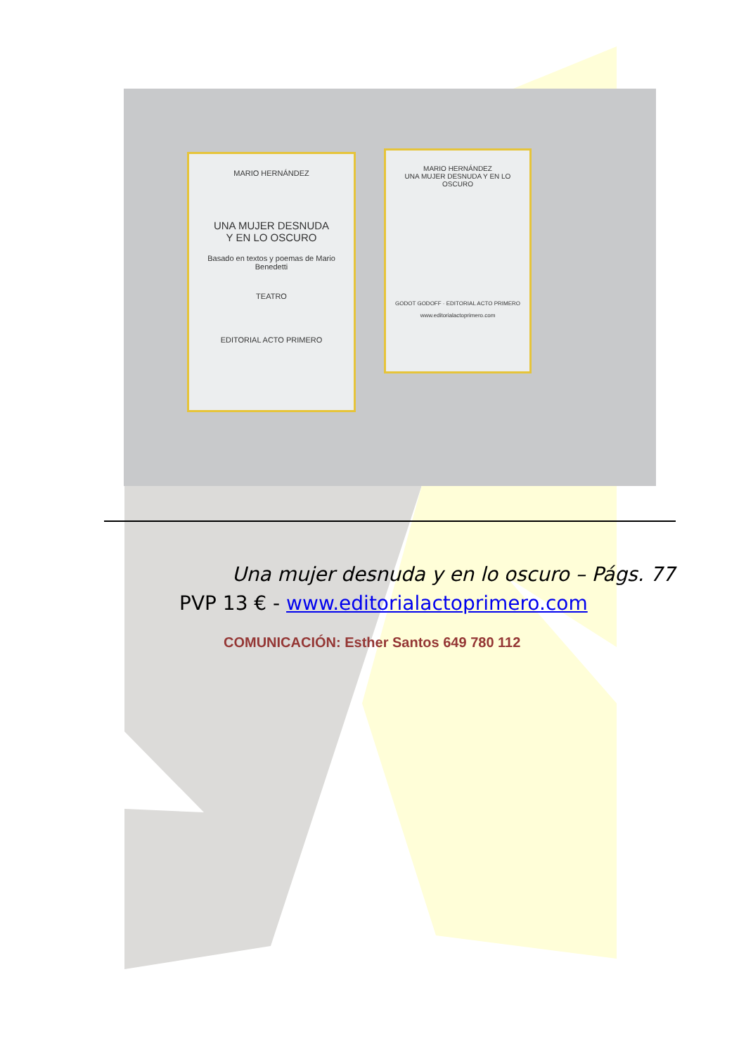MARIO HERNÁNDEZ
UNA MUJER DESNUDA
Y EN LO OSCURO
Basado en textos y poemas de Mario Benedetti
TEATRO
EDITORIAL ACTO PRIMERO
MARIO HERNÁNDEZ
UNA MUJER DESNUDA Y EN LO OSCURO
GODOT GODOFF · EDITORIAL ACTO PRIMERO
www.editorialactoprimero.com
Una mujer desnuda y en lo oscuro – Págs. 77
PVP 13 € - www.editorialactoprimero.com
COMUNICACIÓN: Esther Santos 649 780 112